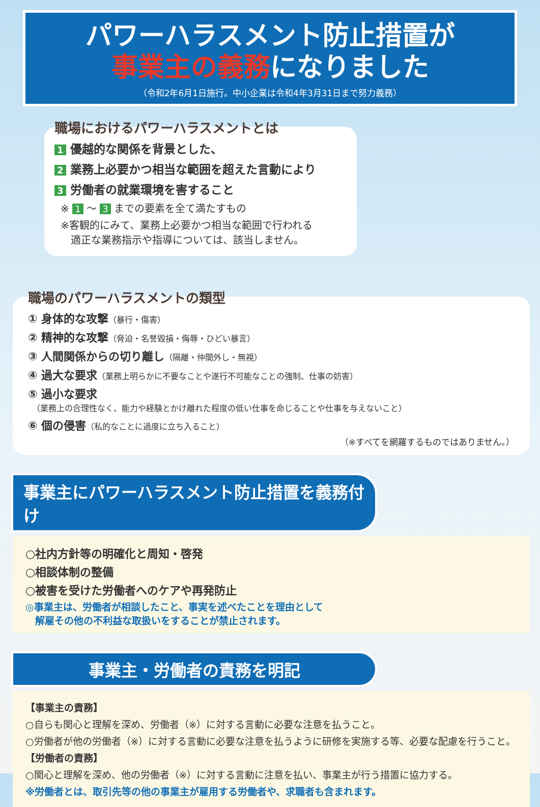パワーハラスメント防止措置が
事業主の義務になりました
（令和2年6月1日施行。中小企業は令和4年3月31日まで努力義務）
職場におけるパワーハラスメントとは
1 優越的な関係を背景とした、
2 業務上必要かつ相当な範囲を超えた言動により
3 労働者の就業環境を害すること
※ 1 ～ 3 までの要素を全て満たすもの
※客観的にみて、業務上必要かつ相当な範囲で行われる
　適正な業務指示や指導については、該当しません。
職場のパワーハラスメントの類型
① 身体的な攻撃（暴行・傷害）
② 精神的な攻撃（脅迫・名誉毀損・侮辱・ひどい暴言）
③ 人間関係からの切り離し（隔離・仲間外し・無視）
④ 過大な要求（業務上明らかに不要なことや遂行不可能なことの強制、仕事の妨害）
⑤ 過小な要求
　（業務上の合理性なく、能力や経験とかけ離れた程度の低い仕事を命じることや仕事を与えないこと）
⑥ 個の侵害（私的なことに過度に立ち入ること）
（※すべてを網羅するものではありません。）
事業主にパワーハラスメント防止措置を義務付け
○社内方針等の明確化と周知・啓発
○相談体制の整備
○被害を受けた労働者へのケアや再発防止
◎事業主は、労働者が相談したこと、事実を述べたことを理由として
　解雇その他の不利益な取扱いをすることが禁止されます。
事業主・労働者の責務を明記
【事業主の責務】
○自らも関心と理解を深め、労働者（※）に対する言動に必要な注意を払うこと。
○労働者が他の労働者（※）に対する言動に必要な注意を払うように研修を実施する等、必要な配慮を行うこと。
【労働者の責務】
○関心と理解を深め、他の労働者（※）に対する言動に注意を払い、事業主が行う措置に協力する。
※労働者とは、取引先等の他の事業主が雇用する労働者や、求職者も含まれます。